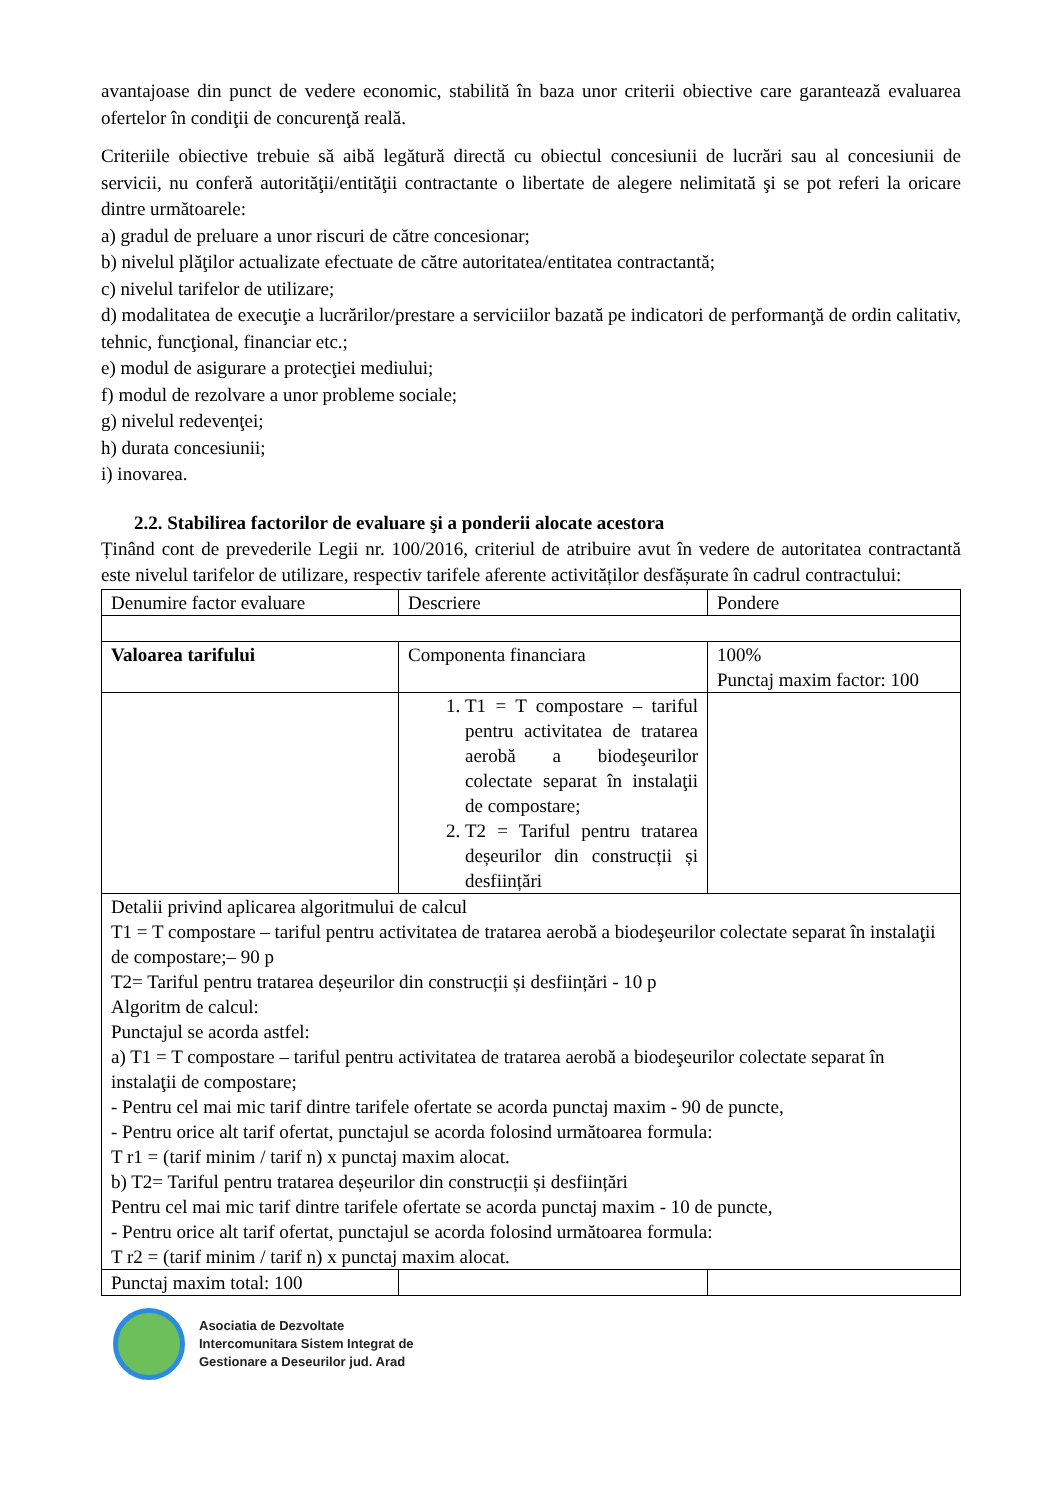avantajoase din punct de vedere economic, stabilită în baza unor criterii obiective care garantează evaluarea ofertelor în condiţii de concurenţă reală.
Criteriile obiective trebuie să aibă legătură directă cu obiectul concesiunii de lucrări sau al concesiunii de servicii, nu conferă autorităţii/entităţii contractante o libertate de alegere nelimitată şi se pot referi la oricare dintre următoarele:
a) gradul de preluare a unor riscuri de către concesionar;
b) nivelul plăţilor actualizate efectuate de către autoritatea/entitatea contractantă;
c) nivelul tarifelor de utilizare;
d) modalitatea de execuţie a lucrărilor/prestare a serviciilor bazată pe indicatori de performanţă de ordin calitativ, tehnic, funcţional, financiar etc.;
e) modul de asigurare a protecţiei mediului;
f) modul de rezolvare a unor probleme sociale;
g) nivelul redevenţei;
h) durata concesiunii;
i) inovarea.
2.2. Stabilirea factorilor de evaluare şi a ponderii alocate acestora
Ținând cont de prevederile Legii nr. 100/2016, criteriul de atribuire avut în vedere de autoritatea contractantă este nivelul tarifelor de utilizare, respectiv tarifele aferente activităților desfășurate în cadrul contractului:
| Denumire factor evaluare | Descriere | Pondere |
| Valoarea tarifului | Componenta financiara | 100% Punctaj maxim factor: 100 |
| | 1. T1 = T compostare – tariful pentru activitatea de tratarea aerobă a biodeşeurilor colectate separat în instalaţii de compostare; 2. T2 = Tariful pentru tratarea deșeurilor din construcții și desființări | |
| Detalii privind aplicarea algoritmului de calcul T1 = T compostare – tariful pentru activitatea de tratarea aerobă a biodeşeurilor colectate separat în instalaţii de compostare;– 90 p T2= Tariful pentru tratarea deșeurilor din construcții și desființări - 10 p Algoritm de calcul: Punctajul se acorda astfel: a) T1 = T compostare – tariful pentru activitatea de tratarea aerobă a biodeşeurilor colectate separat în instalaţii de compostare; - Pentru cel mai mic tarif dintre tarifele ofertate se acorda punctaj maxim - 90 de puncte, - Pentru orice alt tarif ofertat, punctajul se acorda folosind următoarea formula: T r1 = (tarif minim / tarif n) x punctaj maxim alocat. b) T2= Tariful pentru tratarea deșeurilor din construcții și desființări Pentru cel mai mic tarif dintre tarifele ofertate se acorda punctaj maxim - 10 de puncte, - Pentru orice alt tarif ofertat, punctajul se acorda folosind următoarea formula: T r2 = (tarif minim / tarif n) x punctaj maxim alocat. | | |
| Punctaj maxim total: 100 | | |
Asociatia de Dezvoltate
Intercomunitara Sistem Integrat de
Gestionare a Deseurilor jud. Arad